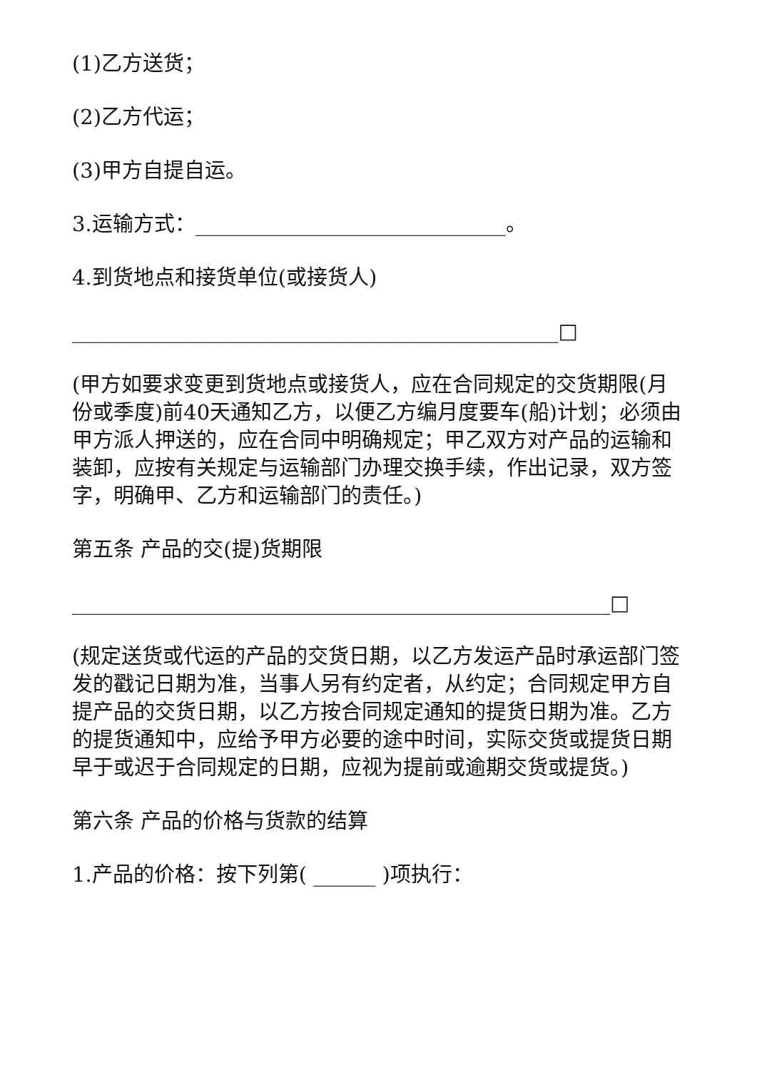(1)乙方送货；
(2)乙方代运；
(3)甲方自提自运。
3.运输方式：______________________________。
4.到货地点和接货单位(或接货人)
_______________________________________________□
(甲方如要求变更到货地点或接货人，应在合同规定的交货期限(月份或季度)前40天通知乙方，以便乙方编月度要车(船)计划；必须由甲方派人押送的，应在合同中明确规定；甲乙双方对产品的运输和装卸，应按有关规定与运输部门办理交换手续，作出记录，双方签字，明确甲、乙方和运输部门的责任。)
第五条 产品的交(提)货期限
____________________________________________________□
(规定送货或代运的产品的交货日期，以乙方发运产品时承运部门签发的戳记日期为准，当事人另有约定者，从约定；合同规定甲方自提产品的交货日期，以乙方按合同规定通知的提货日期为准。乙方的提货通知中，应给予甲方必要的途中时间，实际交货或提货日期早于或迟于合同规定的日期，应视为提前或逾期交货或提货。)
第六条 产品的价格与货款的结算
1.产品的价格：按下列第( ______ )项执行：